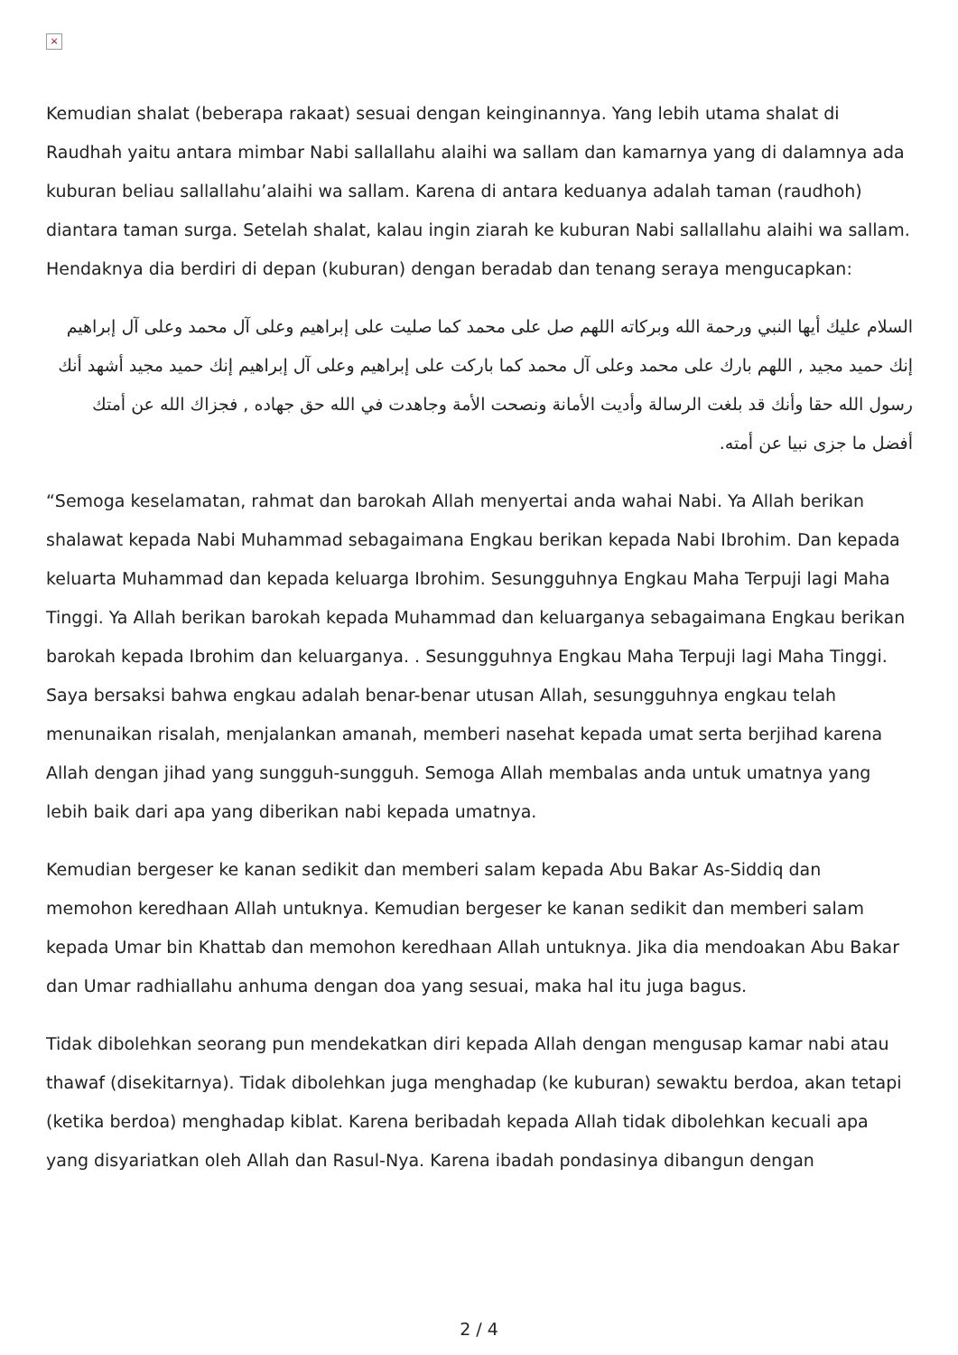×
Kemudian shalat (beberapa rakaat) sesuai dengan keinginannya. Yang lebih utama shalat di Raudhah yaitu antara mimbar Nabi sallallahu alaihi wa sallam dan kamarnya yang di dalamnya ada kuburan beliau sallallahu’alaihi wa sallam. Karena di antara keduanya adalah taman (raudhoh) diantara taman surga. Setelah shalat, kalau ingin ziarah ke kuburan Nabi sallallahu alaihi wa sallam. Hendaknya dia berdiri di depan (kuburan) dengan beradab dan tenang seraya mengucapkan:
السلام عليك أيها النبي ورحمة الله وبركاته اللهم صل على محمد كما صليت على إبراهيم وعلى آل محمد وعلى آل إبراهيم إنك حميد مجيد , اللهم بارك على محمد وعلى آل محمد كما باركت على إبراهيم وعلى آل إبراهيم إنك حميد مجيد أشهد أنك رسول الله حقا وأنك قد بلغت الرسالة وأديت الأمانة ونصحت الأمة وجاهدت في الله حق جهاده , فجزاك الله عن أمتك أفضل ما جزى نبيا عن أمته.
“Semoga keselamatan, rahmat dan barokah Allah menyertai anda wahai Nabi. Ya Allah berikan shalawat kepada Nabi Muhammad sebagaimana Engkau berikan kepada Nabi Ibrohim. Dan kepada keluarta Muhammad dan kepada keluarga Ibrohim. Sesungguhnya Engkau Maha Terpuji lagi Maha Tinggi. Ya Allah berikan barokah kepada Muhammad dan keluarganya sebagaimana Engkau berikan barokah kepada Ibrohim dan keluarganya. . Sesungguhnya Engkau Maha Terpuji lagi Maha Tinggi. Saya bersaksi bahwa engkau adalah benar-benar utusan Allah, sesungguhnya engkau telah menunaikan risalah, menjalankan amanah, memberi nasehat kepada umat serta berjihad karena Allah dengan jihad yang sungguh-sungguh. Semoga Allah membalas anda untuk umatnya yang lebih baik dari apa yang diberikan nabi kepada umatnya.
Kemudian bergeser ke kanan sedikit dan memberi salam kepada Abu Bakar As-Siddiq dan memohon keredhaan Allah untuknya. Kemudian bergeser ke kanan sedikit dan memberi salam kepada Umar bin Khattab dan memohon keredhaan Allah untuknya. Jika dia mendoakan Abu Bakar dan Umar radhiallahu anhuma dengan doa yang sesuai, maka hal itu juga bagus.
Tidak dibolehkan seorang pun mendekatkan diri kepada Allah dengan mengusap kamar nabi atau thawaf (disekitarnya). Tidak dibolehkan juga menghadap (ke kuburan) sewaktu berdoa, akan tetapi (ketika berdoa) menghadap kiblat. Karena beribadah kepada Allah tidak dibolehkan kecuali apa yang disyariatkan oleh Allah dan Rasul-Nya. Karena ibadah pondasinya dibangun dengan
2 / 4